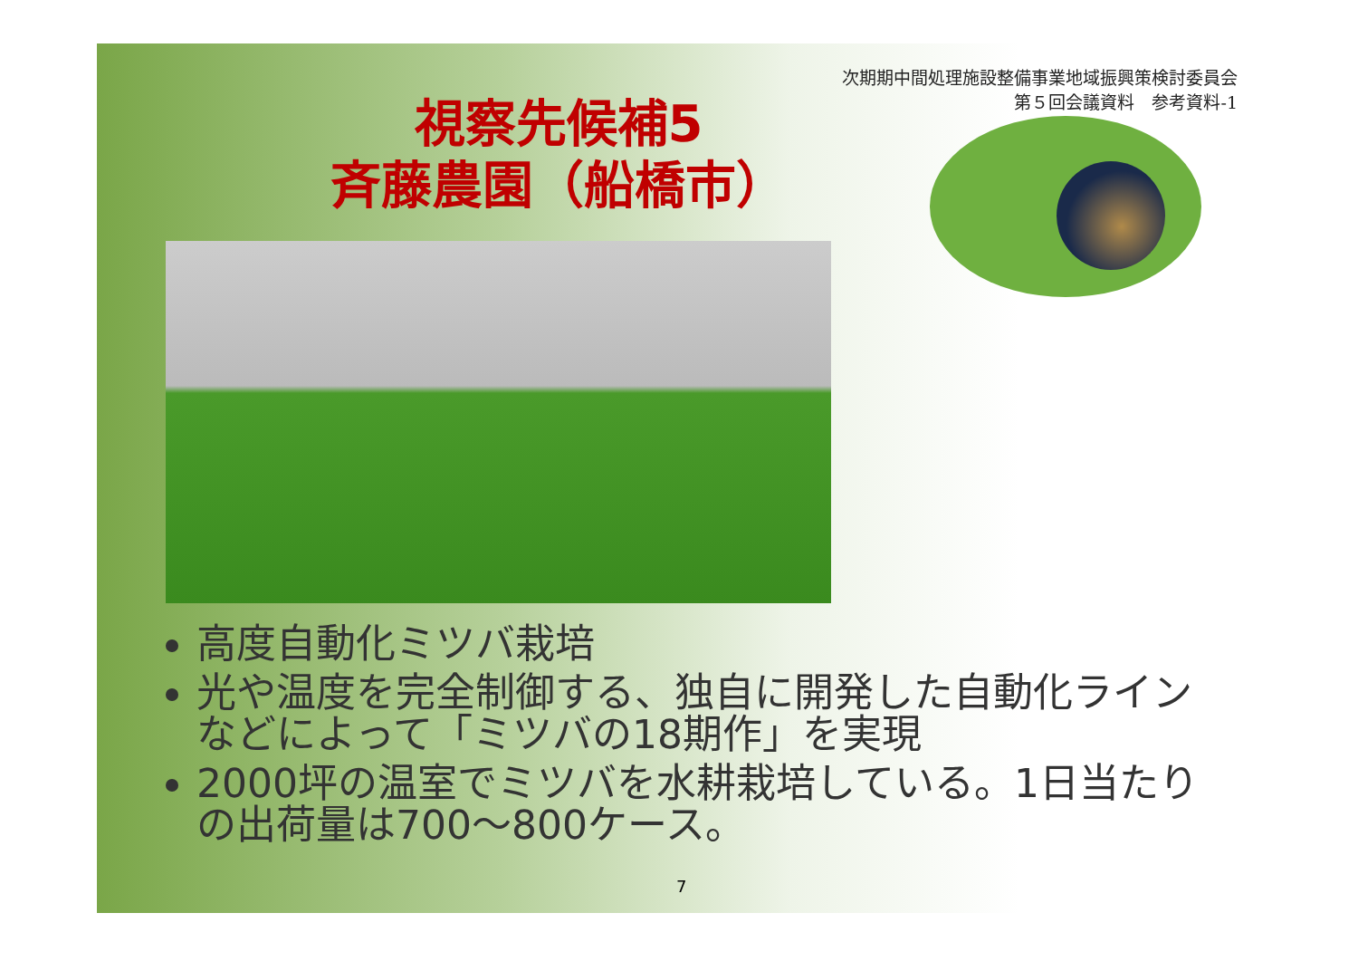次期期中間処理施設整備事業地域振興策検討委員会
第５回会議資料　参考資料-1
視察先候補5
斉藤農園（船橋市）
高度自動化ミツバ栽培
光や温度を完全制御する、独自に開発した自動化ラインなどによって「ミツバの18期作」を実現
2000坪の温室でミツバを水耕栽培している。1日当たりの出荷量は700～800ケース。
7